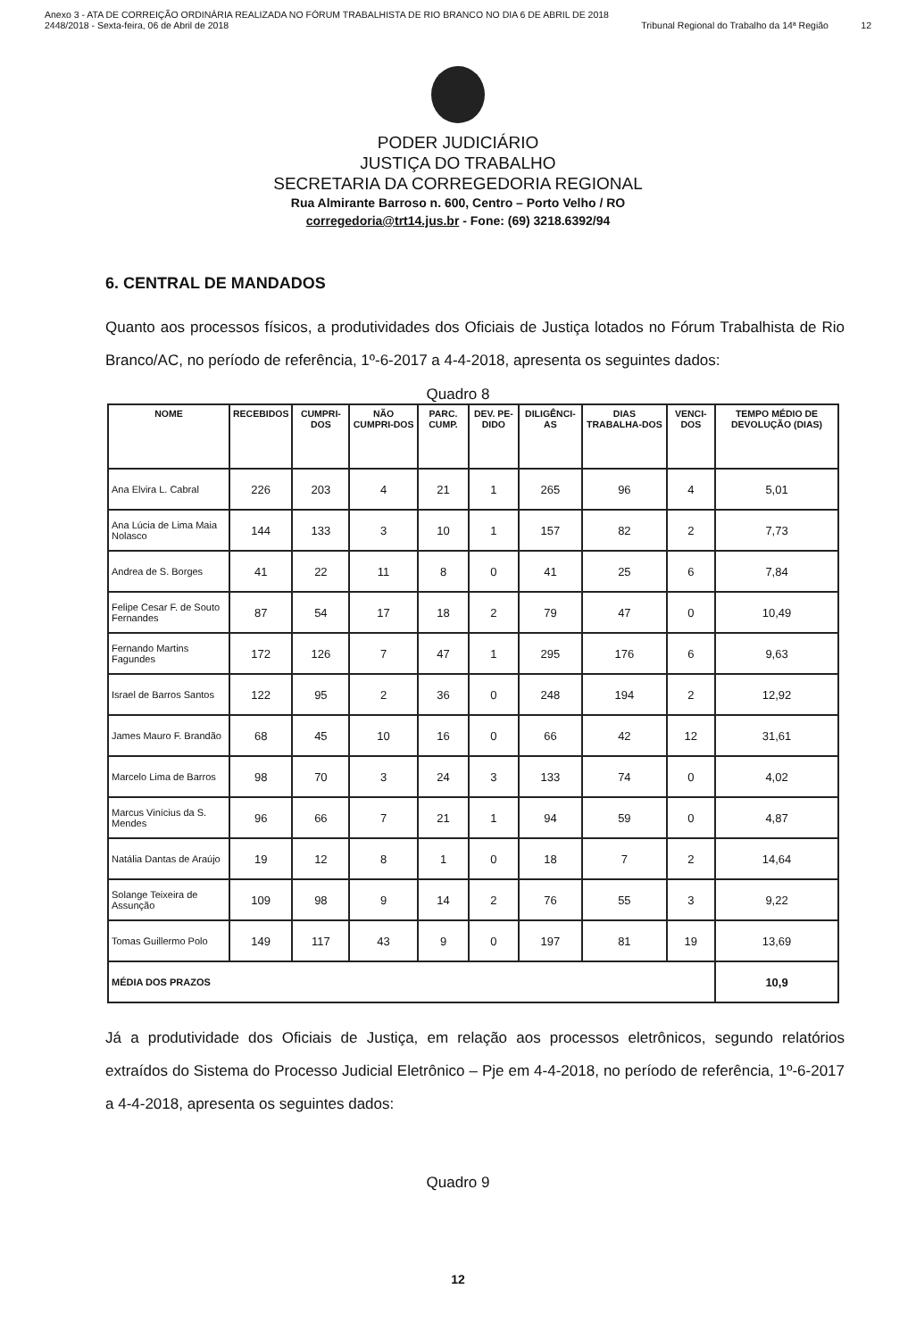Anexo 3 - ATA DE CORREIÇÃO ORDINÁRIA REALIZADA NO FÓRUM TRABALHISTA DE RIO BRANCO NO DIA 6 DE ABRIL DE 2018
2448/2018 - Sexta-feira, 06 de Abril de 2018
Tribunal Regional do Trabalho da 14ª Região
12
PODER JUDICIÁRIO
JUSTIÇA DO TRABALHO
SECRETARIA DA CORREGEDORIA REGIONAL
Rua Almirante Barroso n. 600, Centro – Porto Velho / RO
corregedoria@trt14.jus.br - Fone: (69) 3218.6392/94
6. CENTRAL DE MANDADOS
Quanto aos processos físicos, a produtividades dos Oficiais de Justiça lotados no Fórum Trabalhista de Rio Branco/AC, no período de referência, 1º-6-2017 a 4-4-2018, apresenta os seguintes dados:
Quadro 8
| NOME | RECEBIDOS | CUMPRI-DOS | NÃO CUMPRI-DOS | PARC. CUMP. | DEV. PE-DIDO | DILIGÊNCI-AS | DIAS TRABALHA-DOS | VENCI-DOS | TEMPO MÉDIO DE DEVOLUÇÃO (DIAS) |
| --- | --- | --- | --- | --- | --- | --- | --- | --- | --- |
| Ana Elvira L. Cabral | 226 | 203 | 4 | 21 | 1 | 265 | 96 | 4 | 5,01 |
| Ana Lúcia de Lima Maia Nolasco | 144 | 133 | 3 | 10 | 1 | 157 | 82 | 2 | 7,73 |
| Andrea de S. Borges | 41 | 22 | 11 | 8 | 0 | 41 | 25 | 6 | 7,84 |
| Felipe Cesar F. de Souto Fernandes | 87 | 54 | 17 | 18 | 2 | 79 | 47 | 0 | 10,49 |
| Fernando Martins Fagundes | 172 | 126 | 7 | 47 | 1 | 295 | 176 | 6 | 9,63 |
| Israel de Barros Santos | 122 | 95 | 2 | 36 | 0 | 248 | 194 | 2 | 12,92 |
| James Mauro F. Brandão | 68 | 45 | 10 | 16 | 0 | 66 | 42 | 12 | 31,61 |
| Marcelo Lima de Barros | 98 | 70 | 3 | 24 | 3 | 133 | 74 | 0 | 4,02 |
| Marcus Vinícius da S. Mendes | 96 | 66 | 7 | 21 | 1 | 94 | 59 | 0 | 4,87 |
| Natália Dantas de Araújo | 19 | 12 | 8 | 1 | 0 | 18 | 7 | 2 | 14,64 |
| Solange Teixeira de Assunção | 109 | 98 | 9 | 14 | 2 | 76 | 55 | 3 | 9,22 |
| Tomas Guillermo Polo | 149 | 117 | 43 | 9 | 0 | 197 | 81 | 19 | 13,69 |
| MÉDIA DOS PRAZOS | | | | | | | | | 10,9 |
Já a produtividade dos Oficiais de Justiça, em relação aos processos eletrônicos, segundo relatórios extraídos do Sistema do Processo Judicial Eletrônico – Pje em 4-4-2018, no período de referência, 1º-6-2017 a 4-4-2018, apresenta os seguintes dados:
Quadro 9
12